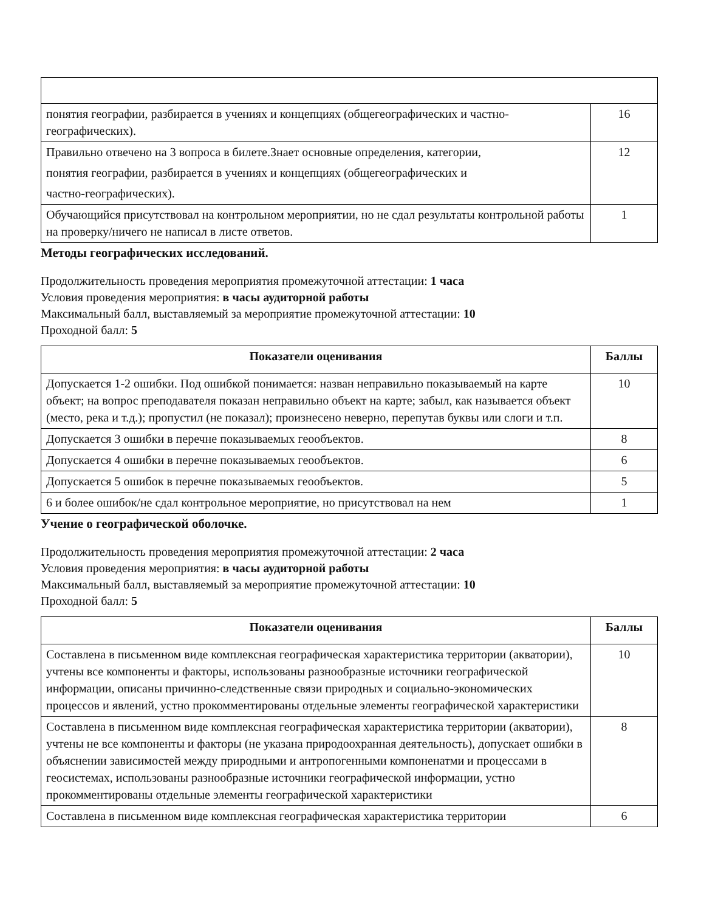| понятия географии, разбирается в учениях и концепциях (общегеографических и частно-географических). | 16 |
| Правильно отвечено на 3 вопроса в билете.Знает основные определения, категории, понятия географии, разбирается в учениях и концепциях (общегеографических и частно-географических). | 12 |
| Обучающийся присутствовал на контрольном мероприятии, но не сдал результаты контрольной работы на проверку/ничего не написал в листе ответов. | 1 |
Методы географических исследований.
Продолжительность проведения мероприятия промежуточной аттестации: 1 часа
Условия проведения мероприятия: в часы аудиторной работы
Максимальный балл, выставляемый за мероприятие промежуточной аттестации: 10
Проходной балл: 5
| Показатели оценивания | Баллы |
| --- | --- |
| Допускается 1-2 ошибки. Под ошибкой понимается: назван неправильно показываемый на карте объект; на вопрос преподавателя показан неправильно объект на карте; забыл, как называется объект (место, река и т.д.); пропустил (не показал); произнесено неверно, перепутав буквы или слоги и т.п. | 10 |
| Допускается 3 ошибки в перечне показываемых геообъектов. | 8 |
| Допускается 4 ошибки в перечне показываемых геообъектов. | 6 |
| Допускается 5 ошибок в перечне показываемых геообъектов. | 5 |
| 6 и более ошибок/не сдал контрольное мероприятие, но присутствовал на нем | 1 |
Учение о географической оболочке.
Продолжительность проведения мероприятия промежуточной аттестации: 2 часа
Условия проведения мероприятия: в часы аудиторной работы
Максимальный балл, выставляемый за мероприятие промежуточной аттестации: 10
Проходной балл: 5
| Показатели оценивания | Баллы |
| --- | --- |
| Составлена в письменном виде комплексная географическая характеристика территории (акватории), учтены все компоненты и факторы, использованы разнообразные источники географической информации, описаны причинно-следственные связи природных и социально-экономических процессов и явлений, устно прокомментированы отдельные элементы географической характеристики | 10 |
| Составлена в письменном виде комплексная географическая характеристика территории (акватории), учтены не все компоненты и факторы (не указана природоохранная деятельность), допускает ошибки в объяснении зависимостей между природными и антропогенными компоненатми и процессами в геосистемах, использованы разнообразные источники географической информации, устно прокомментированы отдельные элементы географической характеристики | 8 |
| Составлена в письменном виде комплексная географическая характеристика территории | 6 |